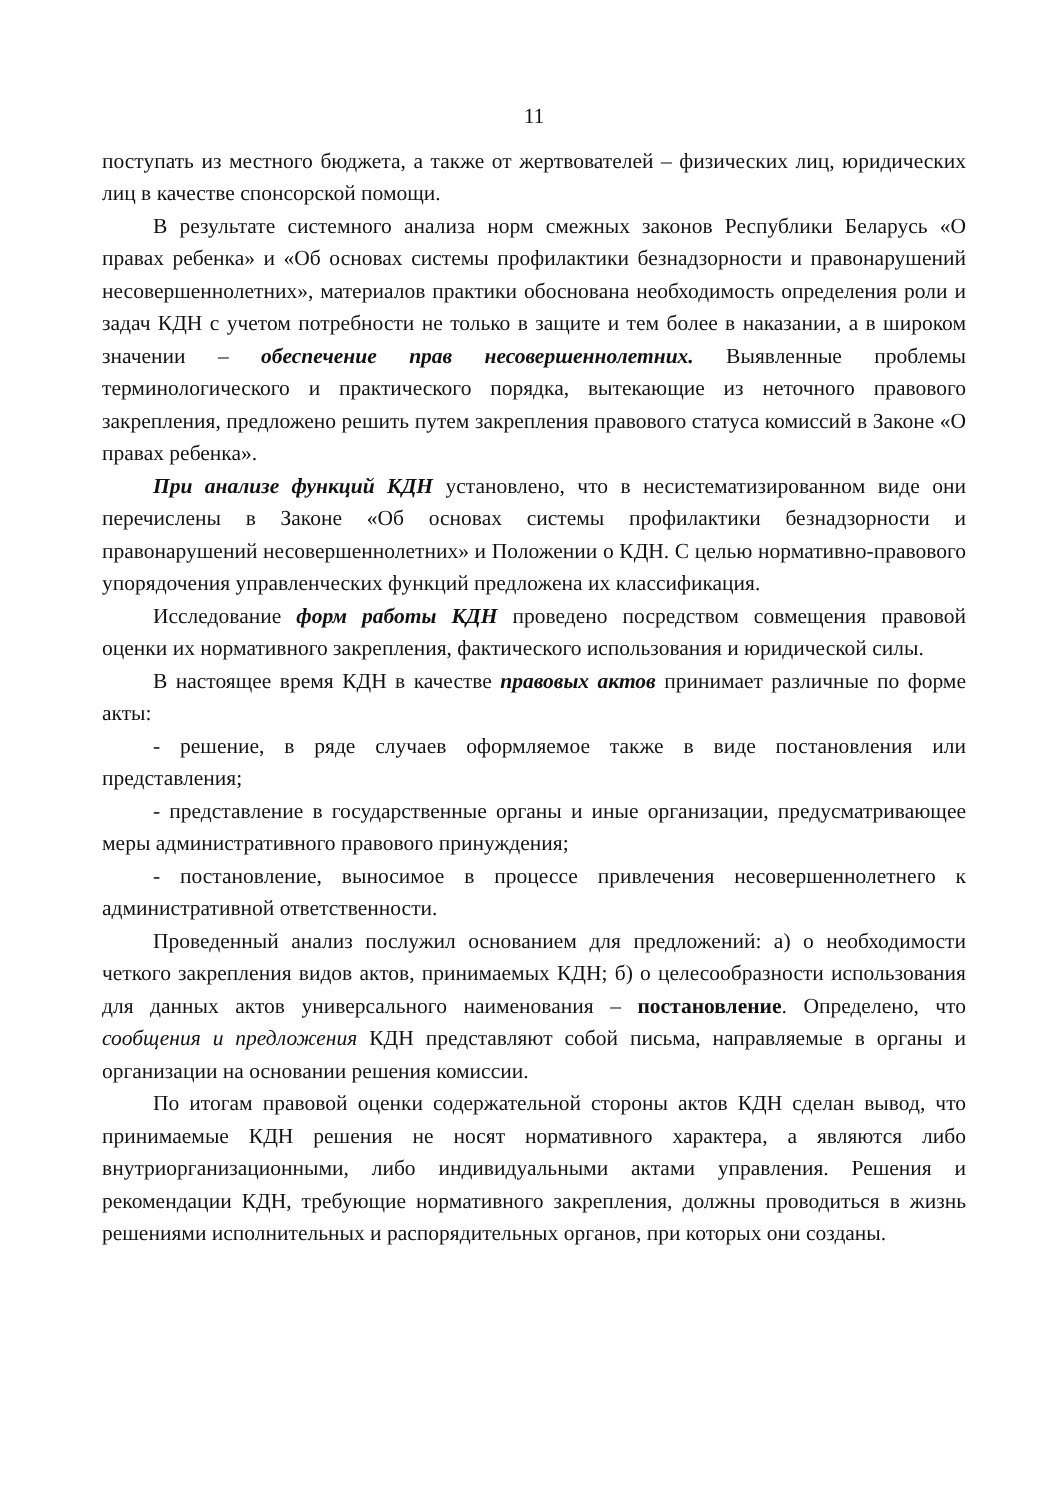11
поступать из местного бюджета, а также от жертвователей – физических лиц, юридических лиц в качестве спонсорской помощи.
В результате системного анализа норм смежных законов Республики Беларусь «О правах ребенка» и «Об основах системы профилактики безнадзорности и правонарушений несовершеннолетних», материалов практики обоснована необходимость определения роли и задач КДН с учетом потребности не только в защите и тем более в наказании, а в широком значении – обеспечение прав несовершеннолетних. Выявленные проблемы терминологического и практического порядка, вытекающие из неточного правового закрепления, предложено решить путем закрепления правового статуса комиссий в Законе «О правах ребенка».
При анализе функций КДН установлено, что в несистематизированном виде они перечислены в Законе «Об основах системы профилактики безнадзорности и правонарушений несовершеннолетних» и Положении о КДН. С целью нормативно-правового упорядочения управленческих функций предложена их классификация.
Исследование форм работы КДН проведено посредством совмещения правовой оценки их нормативного закрепления, фактического использования и юридической силы.
В настоящее время КДН в качестве правовых актов принимает различные по форме акты:
- решение, в ряде случаев оформляемое также в виде постановления или представления;
- представление в государственные органы и иные организации, предусматривающее меры административного правового принуждения;
- постановление, выносимое в процессе привлечения несовершеннолетнего к административной ответственности.
Проведенный анализ послужил основанием для предложений: а) о необходимости четкого закрепления видов актов, принимаемых КДН; б) о целесообразности использования для данных актов универсального наименования – постановление. Определено, что сообщения и предложения КДН представляют собой письма, направляемые в органы и организации на основании решения комиссии.
По итогам правовой оценки содержательной стороны актов КДН сделан вывод, что принимаемые КДН решения не носят нормативного характера, а являются либо внутриорганизационными, либо индивидуальными актами управления. Решения и рекомендации КДН, требующие нормативного закрепления, должны проводиться в жизнь решениями исполнительных и распорядительных органов, при которых они созданы.